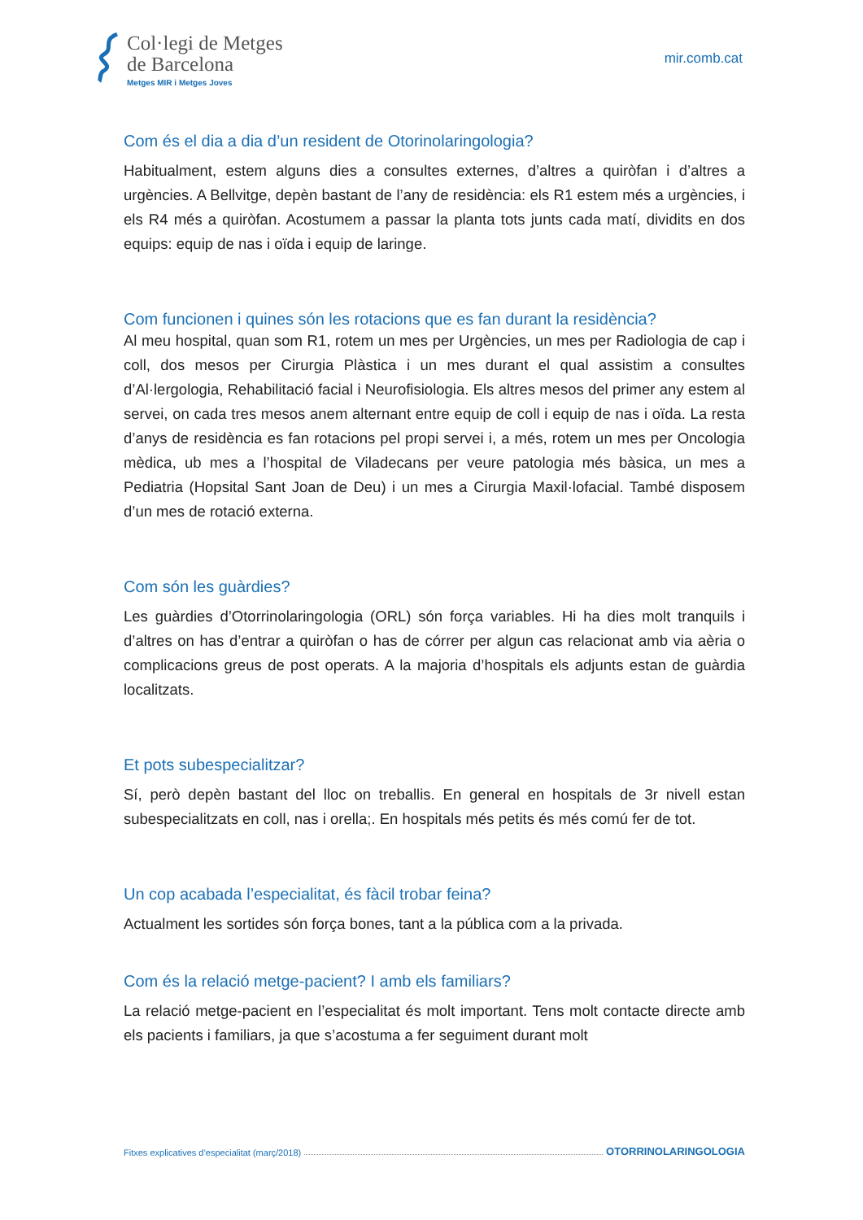Col·legi de Metges
de Barcelona
Metges MIR i Metges Joves
mir.comb.cat
Com és el dia a dia d’un resident de Otorinolaringologia?
Habitualment, estem alguns dies a consultes externes, d’altres a quiròfan i d’altres a urgències. A Bellvitge, depèn bastant de l’any de residència: els R1 estem més a urgències, i els R4 més a quiròfan. Acostumem a passar la planta tots junts cada matí, dividits en dos equips: equip de nas i oïda i equip de laringe.
Com funcionen i quines són les rotacions que es fan durant la residència?
Al meu hospital, quan som R1, rotem un mes per Urgències, un mes per Radiologia de cap i coll, dos mesos per Cirurgia Plàstica i un mes durant el qual assistim a consultes d’Al·lergologia, Rehabilitació facial i Neurofisiologia. Els altres mesos del primer any estem al servei, on cada tres mesos anem alternant entre equip de coll i equip de nas i oïda. La resta d’anys de residència es fan rotacions pel propi servei i, a més, rotem un mes per Oncologia mèdica, ub mes a l’hospital de Viladecans per veure patologia més bàsica, un mes a Pediatria (Hopsital Sant Joan de Deu) i un mes a Cirurgia Maxil·lofacial. També disposem d’un mes de rotació externa.
Com són les guàrdies?
Les guàrdies d’Otorrinolaringologia (ORL) són força variables. Hi ha dies molt tranquils i d’altres on has d’entrar a quiròfan o has de córrer per algun cas relacionat amb via aèria o complicacions greus de post operats. A la majoria d’hospitals els adjunts estan de guàrdia localitzats.
Et pots subespecialitzar?
Sí, però depèn bastant del lloc on treballis. En general en hospitals de 3r nivell estan subespecialitzats en coll, nas i orella;. En hospitals més petits és més comú fer de tot.
Un cop acabada l’especialitat, és fàcil trobar feina?
Actualment les sortides són força bones, tant a la pública com a la privada.
Com és la relació metge-pacient? I amb els familiars?
La relació metge-pacient en l’especialitat és molt important. Tens molt contacte directe amb els pacients i familiars, ja que s’acostuma a fer seguiment durant molt
Fitxes explicatives d’especialitat (març/2018) OTORRINOLARINGOLOGIA